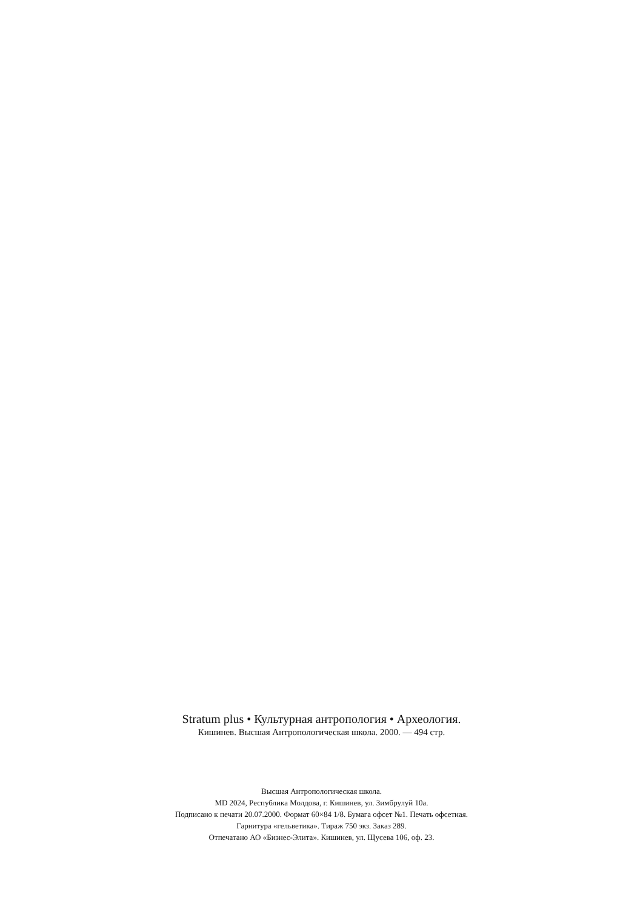Stratum plus • Культурная антропология • Археология.
Кишинев. Высшая Антропологическая школа. 2000. — 494 стр.
Высшая Антропологическая школа.
MD 2024, Республика Молдова, г. Кишинев, ул. Зимбрулуй 10а.
Подписано к печати 20.07.2000. Формат 60×84 1/8. Бумага офсет №1. Печать офсетная.
Гарнитура «гельветика». Тираж 750 экз. Заказ 289.
Отпечатано АО «Бизнес-Элита». Кишинев, ул. Щусева 106, оф. 23.